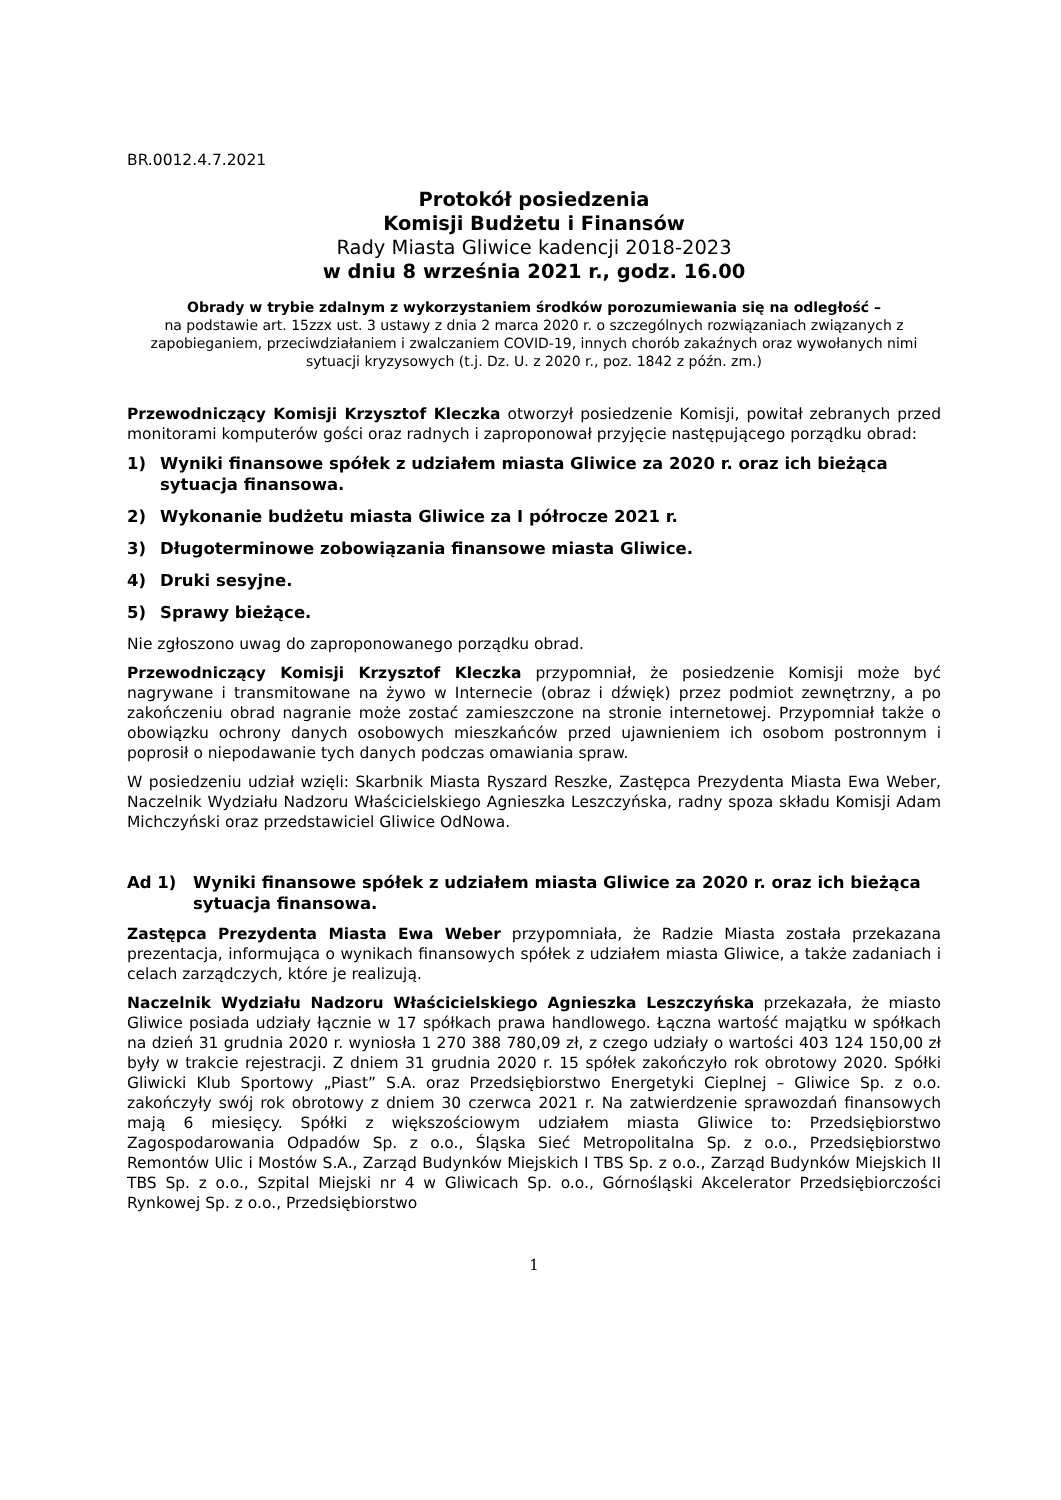BR.0012.4.7.2021
Protokół posiedzenia
Komisji Budżetu i Finansów
Rady Miasta Gliwice kadencji 2018-2023
w dniu 8 września 2021 r., godz. 16.00
Obrady w trybie zdalnym z wykorzystaniem środków porozumiewania się na odległość –
na podstawie art. 15zzx ust. 3 ustawy z dnia 2 marca 2020 r. o szczególnych rozwiązaniach związanych z zapobieganiem, przeciwdziałaniem i zwalczaniem COVID-19, innych chorób zakaźnych oraz wywołanych nimi sytuacji kryzysowych (t.j. Dz. U. z 2020 r., poz. 1842 z późn. zm.)
Przewodniczący Komisji Krzysztof Kleczka otworzył posiedzenie Komisji, powitał zebranych przed monitorami komputerów gości oraz radnych i zaproponował przyjęcie następującego porządku obrad:
1) Wyniki finansowe spółek z udziałem miasta Gliwice za 2020 r. oraz ich bieżąca sytuacja finansowa.
2) Wykonanie budżetu miasta Gliwice za I półrocze 2021 r.
3) Długoterminowe zobowiązania finansowe miasta Gliwice.
4) Druki sesyjne.
5) Sprawy bieżące.
Nie zgłoszono uwag do zaproponowanego porządku obrad.
Przewodniczący Komisji Krzysztof Kleczka przypomniał, że posiedzenie Komisji może być nagrywane i transmitowane na żywo w Internecie (obraz i dźwięk) przez podmiot zewnętrzny, a po zakończeniu obrad nagranie może zostać zamieszczone na stronie internetowej. Przypomniał także o obowiązku ochrony danych osobowych mieszkańców przed ujawnieniem ich osobom postronnym i poprosił o niepodawanie tych danych podczas omawiania spraw.
W posiedzeniu udział wzięli: Skarbnik Miasta Ryszard Reszke, Zastępca Prezydenta Miasta Ewa Weber, Naczelnik Wydziału Nadzoru Właścicielskiego Agnieszka Leszczyńska, radny spoza składu Komisji Adam Michczyński oraz przedstawiciel Gliwice OdNowa.
Ad 1) Wyniki finansowe spółek z udziałem miasta Gliwice za 2020 r. oraz ich bieżąca sytuacja finansowa.
Zastępca Prezydenta Miasta Ewa Weber przypomniała, że Radzie Miasta została przekazana prezentacja, informująca o wynikach finansowych spółek z udziałem miasta Gliwice, a także zadaniach i celach zarządczych, które je realizują.
Naczelnik Wydziału Nadzoru Właścicielskiego Agnieszka Leszczyńska przekazała, że miasto Gliwice posiada udziały łącznie w 17 spółkach prawa handlowego. Łączna wartość majątku w spółkach na dzień 31 grudnia 2020 r. wyniosła 1 270 388 780,09 zł, z czego udziały o wartości 403 124 150,00 zł były w trakcie rejestracji. Z dniem 31 grudnia 2020 r. 15 spółek zakończyło rok obrotowy 2020. Spółki Gliwicki Klub Sportowy „Piast” S.A. oraz Przedsiębiorstwo Energetyki Cieplnej – Gliwice Sp. z o.o. zakończyły swój rok obrotowy z dniem 30 czerwca 2021 r. Na zatwierdzenie sprawozdań finansowych mają 6 miesięcy. Spółki z większościowym udziałem miasta Gliwice to: Przedsiębiorstwo Zagospodarowania Odpadów Sp. z o.o., Śląska Sieć Metropolitalna Sp. z o.o., Przedsiębiorstwo Remontów Ulic i Mostów S.A., Zarząd Budynków Miejskich I TBS Sp. z o.o., Zarząd Budynków Miejskich II TBS Sp. z o.o., Szpital Miejski nr 4 w Gliwicach Sp. o.o., Górnośląski Akcelerator Przedsiębiorczości Rynkowej Sp. z o.o., Przedsiębiorstwo
1